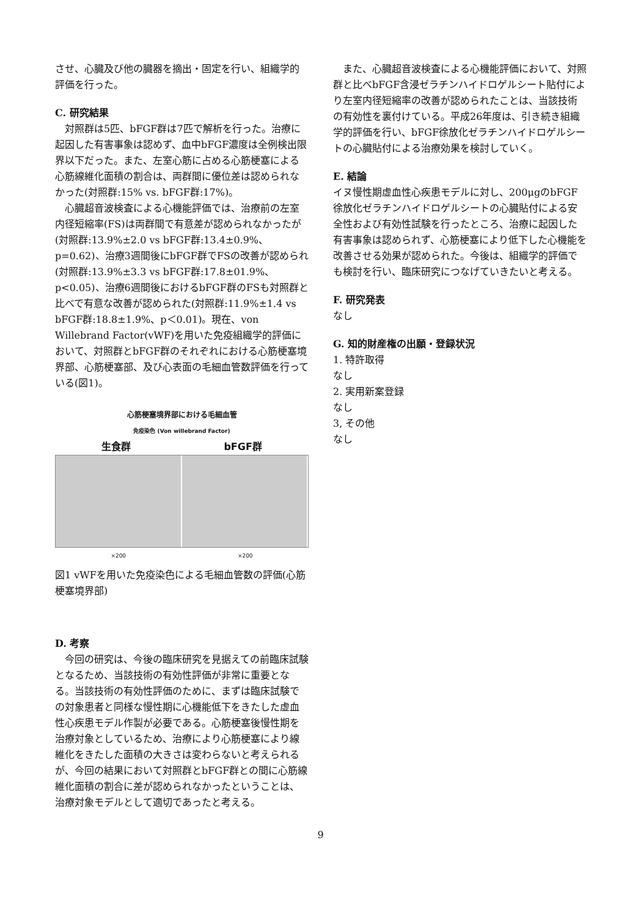させ、心臓及び他の臓器を摘出・固定を行い、組織学的評価を行った。
C. 研究結果
対照群は5匹、bFGF群は7匹で解析を行った。治療に起因した有害事象は認めず、血中bFGF濃度は全例検出限界以下だった。また、左室心筋に占める心筋梗塞による心筋線維化面積の割合は、両群間に優位差は認められなかった(対照群:15% vs. bFGF群:17%)。
心臓超音波検査による心機能評価では、治療前の左室内径短縮率(FS)は両群間で有意差が認められなかったが(対照群:13.9%±2.0 vs bFGF群:13.4±0.9%、p=0.62)、治療3週間後にbFGF群でFSの改善が認められ(対照群:13.9%±3.3 vs bFGF群:17.8±01.9%、p<0.05)、治療6週間後におけるbFGF群のFSも対照群と比べで有意な改善が認められた(対照群:11.9%±1.4 vs bFGF群:18.8±1.9%、p＜0.01)。現在、von Willebrand Factor(vWF)を用いた免疫組織学的評価において、対照群とbFGF群のそれぞれにおける心筋梗塞境界部、心筋梗塞部、及び心表面の毛細血管数評価を行っている(図1)。
心筋梗塞境界部における毛細血管
免疫染色 (Von willebrand Factor)
生食群 bFGF群
×200 ×200
図1 vWFを用いた免疫染色による毛細血管数の評価(心筋梗塞境界部)
D. 考察
今回の研究は、今後の臨床研究を見据えての前臨床試験となるため、当該技術の有効性評価が非常に重要となる。当該技術の有効性評価のために、まずは臨床試験での対象患者と同様な慢性期に心機能低下をきたした虚血性心疾患モデル作製が必要である。心筋梗塞後慢性期を治療対象としているため、治療により心筋梗塞により線維化をきたした面積の大きさは変わらないと考えられるが、今回の結果において対照群とbFGF群との間に心筋線維化面積の割合に差が認められなかったということは、治療対象モデルとして適切であったと考える。
また、心臓超音波検査による心機能評価において、対照群と比べbFGF含浸ゼラチンハイドロゲルシート貼付により左室内径短縮率の改善が認められたことは、当該技術の有効性を裏付けている。平成26年度は、引き続き組織学的評価を行い、bFGF徐放化ゼラチンハイドロゲルシートの心臓貼付による治療効果を検討していく。
E. 結論
イヌ慢性期虚血性心疾患モデルに対し、200μgのbFGF徐放化ゼラチンハイドロゲルシートの心臓貼付による安全性および有効性試験を行ったところ、治療に起因した有害事象は認められず、心筋梗塞により低下した心機能を改善させる効果が認められた。今後は、組織学的評価でも検討を行い、臨床研究につなげていきたいと考える。
F. 研究発表
なし
G. 知的財産権の出願・登録状況
1. 特許取得
なし
2. 実用新案登録
なし
3, その他
なし
9